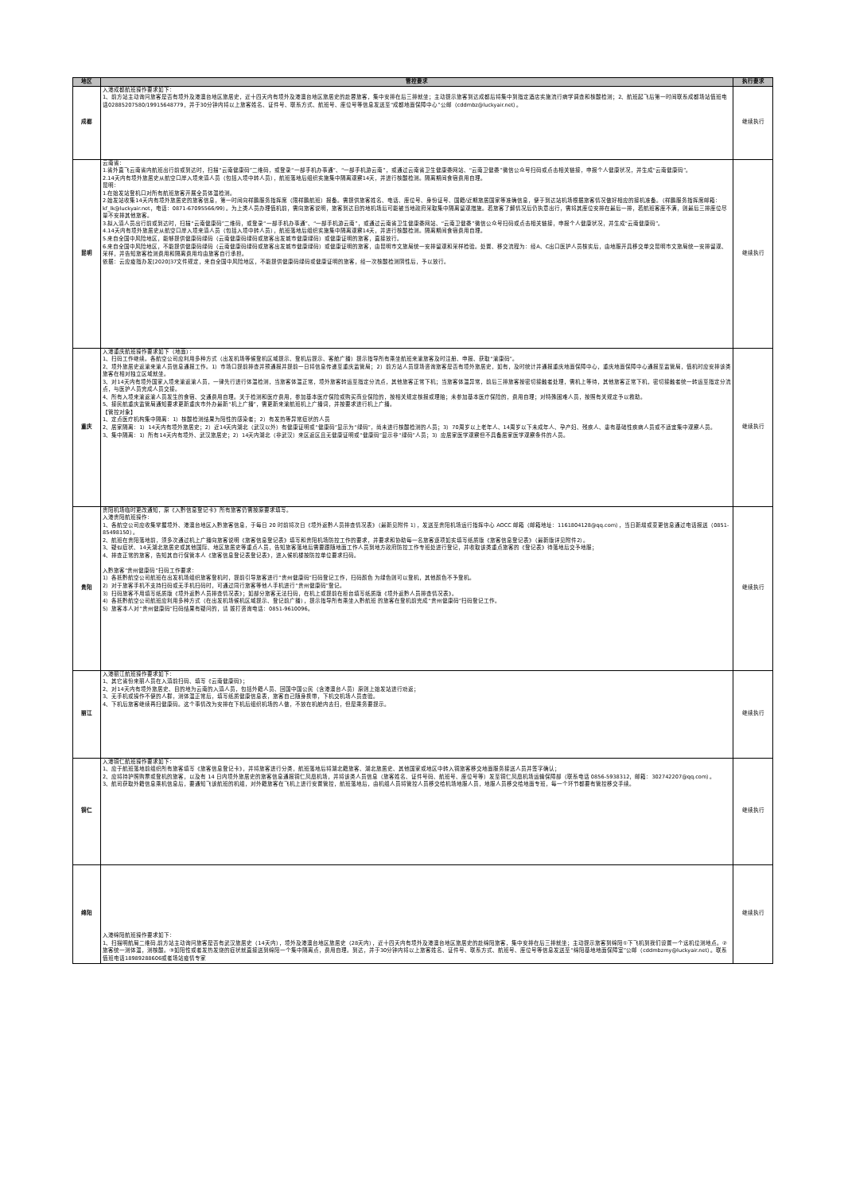| 地区 | 管控要求 | 执行要求 |
| --- | --- | --- |
| 成都 | 入港成都航班操作要求如下： 1、前方站主动询问旅客是否有境外及港澳台地区旅居史，近十四天内有境外及港澳台地区旅居史的赴蓉旅客，集中安排在后三排就坐；主动提示旅客到达成都后将集中到指定酒店实施流行病学调查和核酸检测；2、航班起飞后第一时间联系成都场站值班电话02885207580/19915648779，并于30分钟内将以上旅客姓名、证件号、联系方式、航班号、座位号等信息发送至“成都地面保障中心”公邮（cddmbz@luckyair.net）。 | 继续执行 |
| 昆明 | 云南省： 1.省外直飞云南省内航班出行前或到达时，扫描“云南健康码”二维码，或登录“一部手机办事通”、“一部手机游云南”，或通过云南省卫生健康委网站、“云南卫健委”微信公众号扫码或点击相关链接，申报个人健康状况，并生成“云南健康码”。 2.14天内有境外旅居史从航空口岸入境来滇人员（包括入境中转人员），航班落地后组织实施集中隔离观察14天，并进行核酸检测。隔离期间食宿费用自理。 昆明： 1.在始发站登机口对所有航班旅客开展全员体温检测。 2.始发站收集14天内有境外旅居史的旅客信息，第一时间向祥鹏服务指挥席（限祥鹏航班）报备。需提供旅客姓名、电话、座位号、身份证号、国籍/近期旅居国家等准确信息，便于到达站机场根据旅客情况做好相应的接机准备。（祥鹏服务指挥席邮箱：kf_lk@luckyair.net，电话：0871-67095566/99）。为上类人员办理值机前，需向旅客说明，旅客到达目的地机场后可能被当地政府采取集中隔离留观措施。若旅客了解情况后仍执意出行，需将其座位安排在最后一排，若航班客座不满，则最后三排座位尽量不安排其他旅客。 3.拟入滇人员出行前或到达时，扫描“云南健康码”二维码，或登录“一部手机办事通”、“一部手机游云南”，或通过云南省卫生健康委网站、“云南卫健委”微信公众号扫码或点击相关链接，申报个人健康状况，并生成“云南健康码”。 4.14天内有境外旅居史从航空口岸入境来滇人员（包括入境中转人员），航班落地后组织实施集中隔离观察14天，并进行核酸检测。隔离期间食宿费用自理。 5.来自全国中风险地区，能够提供健康码绿码（云南健康码绿码或旅客出发城市健康绿码）或健康证明的旅客，直接放行。 6.来自全国中风险地区，不能提供健康码绿码（云南健康码绿码或旅客出发城市健康绿码）或健康证明的旅客，由昆明市文旅局统一安排留观和采样检验。处置、移交流程为：经A、C出口医护人员核实后，由地服开具移交单交昆明市文旅局统一安排留观、采样，并告知旅客检测费用和隔离费用均由旅客自行承担。 依据：云应疫指办发[2020]37文件规定，来自全国中风险地区，不能提供健康码绿码或健康证明的旅客，经一次核酸检测阴性后，予以放行。 | 继续执行 |
| 重庆 | 入港重庆航班操作要求如下（地面）： 1、扫码工作继续。各航空公司应利用多种方式（出发机场等候登机区域提示、登机后提示、客舱广播）提示指导所有乘坐航班来渝旅客及时注册、申报、获取“渝康码”。 2、境外旅居史返渝来渝人员信息通报工作。1）市场口提前排查并预通报并提前一日将信息传递至重庆监管局；2）前方站人员现场咨询旅客是否有境外旅居史，如有，及时统计并通报重庆地面保障中心，重庆地面保障中心通报至监管局，值机时应安排该类旅客在相对独立区域就坐。 3、对14天内有境外国家入境来渝返渝人员，一律先行进行体温检测，当旅客体温正常，境外旅客转运至指定分流点，其他旅客正常下机；当旅客体温异常，前后三排旅客按密切接触者处理，需机上等待，其他旅客正常下机，密切接触者统一转运至指定分流点，与医护人员完成人员交接。 4、所有入境来渝返渝人员发生的食宿、交通费用自理。关于检测和医疗费用，参加基本医疗保险或购买商业保险的，按相关规定核报或理赔；未参加基本医疗保险的，费用自理；对特殊困难人员，按照有关规定予以救助。 5、接民航重庆监管局通知要求更新重庆市外办最新“机上广播”，需更新来渝航班机上广播词，并按要求进行机上广播。 【管控对象】 1、定点医疗机构集中隔离：1）核酸检测结果为阳性的感染者；2）有发热等异常症状的人员 2、居家隔离：1）14天内有境外旅居史；2）近14天内湖北（武汉以外）有健康证明或“健康码”显示为“绿码”，尚未进行核酸检测的人员；3）70周岁以上老年人、14周岁以下未成年人、孕产妇、残疾人、患有基础性疾病人员或不适宜集中观察人员。 3、集中隔离：1）所有14天内有境外、武汉旅居史；2）14天内湖北（非武汉）来区返区且无健康证明或“健康码”显示非“绿码”人员；3）应居家医学观察但不具备居家医学观察条件的人员。 | 继续执行 |
| 贵阳 | 贵阳机场临时更改通知，原《入黔信息登记卡》所有旅客仍需按原要求填写。 入港贵阳航班操作： 1、各航空公司应收集掌握境外、港澳台地区入黔旅客信息，于每日 20 时前将次日《境外返黔人员排查情况表》（最新见附件 1），发送至贵阳机场运行指挥中心 AOCC 邮箱（邮箱地址：1161804128@qq.com），当日新增或变更信息通过电话报送（0851-85498150）。 2、航班在贵阳落地前，须多次通过机上广播向旅客说明《旅客信息登记表》填写和贵阳机场防控工作的要求，并要求和协助每一名旅客逐项如实填写纸质版《旅客信息登记表》（最新版详见附件2）。 3、疑似症状、14天湖北旅居史或其他国际、地区旅居史等重点人员，告知旅客落地后需要跟随地面工作人员到地方政府防控工作专班处进行登记，并收取该类重点旅客的《登记表》待落地后交予地服； 4、排查正常的旅客，告知其自行保管本人《旅客信息登记表登记表》，进入候机楼按防控单位要求扫码。 入黔旅客“贵州健康码”扫码工作要求： 1）各抵黔航空公司航班在出发机场组织旅客登机时，提前引导旅客进行“贵州健康码”扫码登记工作，扫码颜色 为绿色则可以登机，其他颜色不予登机。 2）对于旅客手机不支持扫码或无手机扫码时，可通过同行旅客等他人手机进行“贵州健康码”登记。 3）扫码旅客不用填写纸质版《境外返黔人员排查情况表》；如部分旅客无法扫码，在机上或提前在柜台填写纸质版《境外返黔人员排查情况表》。 4）各抵黔航空公司航班应利用多种方式（在出发机场候机区域提示、登记前广播），提示指导所有乘坐入黔航班 的旅客在登机前完成“贵州健康码”扫码登记工作。 5）旅客本人对“贵州健康码”扫码结果有疑问的，请 拨打咨询电话：0851-9610096。 | 继续执行 |
| 丽江 | 入港丽江航班操作要求如下： 1、其它省份来丽人员在入滇前扫码、填写《云南健康码》； 2、对14天内有境外旅居史、目的地为云南的入滇人员，包括外籍人员、回国中国公民（含港澳台人员）原则上始发站进行劝返； 3、无手机或操作不便的人群，测体温正常后，填写纸质健康信息表，旅客自己随身携带，下机交机场人员查验。 4、下机后旅客继续再扫健康码。这个事情改为安排在下机后组织机场的人做，不放在机舱内去扫，但是乘务要提示。 | 继续执行 |
| 铜仁 | 入港铜仁航班操作要求如下： 1、应于航班落地前组织所有旅客填写《旅客信息登记卡》，并将旅客进行分类，航班落地后将湖北籍旅客、湖北旅居史、其他国家或地区中转入铜旅客移交地面服务接送人员并签字确认； 2、应将持护照购票或登机的旅客，以及有 14 日内境外旅居史的旅客信息通报铜仁凤凰机场，并将该类人员信息（旅客姓名、证件号码、航班号、座位号等）发至铜仁凤凰机场运输保障部（联系电话 0856-5938312，邮箱：302742207@qq.com）。 3、航司获取外籍信息乘机信息后，要通知飞该航班的机组，对外籍旅客在飞机上进行安置管控，航班落地后，由机组人员将管控人员移交给机场地服人员，地服人员移交给地面专班，每一个环节都要有管控移交手续。 | 继续执行 |
| 绵阳 | 入港绵阳航班操作要求如下： 1、扫描明航局二维码,前方站主动询问旅客是否有武汉旅居史（14天内），境外及港澳台地区旅居史（28天内），近十四天内有境外及港澳台地区旅居史的赴绵阳旅客，集中安排在后三排就坐；主动提示旅客到绵阳①下飞机到我们设置一个远机位测地点。②旅客统一测体温，测核酸。③如阳性或者发热发烧的症状就直接送到绵阳一个集中隔离点，费用自理。到达，并于30分钟内将以上旅客姓名、证件号、联系方式、航班号、座位号等信息发送至“绵阳基地地面保障室”公邮（cddmbzmy@luckyair.net）。联系值班电话18989288606或者场站疫情专家 | 继续执行 |